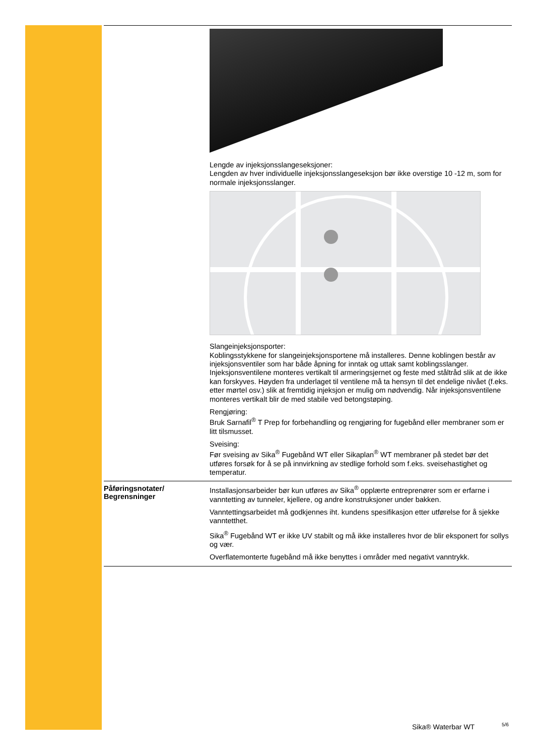Lengde av injeksjonsslangeseksjoner:
Lengden av hver individuelle injeksjonsslangeseksjon bør ikke overstige 10 -12 m, som for normale injeksjonsslanger.
Slangeinjeksjonsporter:
Koblingsstykkene for slangeinjeksjonsportene må installeres. Denne koblingen består av injeksjonsventiler som har både åpning for inntak og uttak samt koblingsslanger. Injeksjonsventilene monteres vertikalt til armeringsjernet og feste med ståltråd slik at de ikke kan forskyves. Høyden fra underlaget til ventilene må ta hensyn til det endelige nivået (f.eks. etter mørtel osv.) slik at fremtidig injeksjon er mulig om nødvendig. Når injeksjonsventilene monteres vertikalt blir de med stabile ved betongstøping.
Rengjøring:
Bruk Sarnafil<sup>®</sup> T Prep for forbehandling og rengjøring for fugebånd eller membraner som er litt tilsmusset.
Sveising:
Før sveising av Sika<sup>®</sup> Fugebånd WT eller Sikaplan<sup>®</sup> WT membraner på stedet bør det utføres forsøk for å se på innvirkning av stedlige forhold som f.eks. sveisehastighet og temperatur.
Påføringsnotater/
Begrensninger
Installasjonsarbeider bør kun utføres av Sika<sup>®</sup> opplærte entreprenører som er erfarne i vanntetting av tunneler, kjellere, og andre konstruksjoner under bakken.
Vanntettingsarbeidet må godkjennes iht. kundens spesifikasjon etter utførelse for å sjekke vanntetthet.
Sika<sup>®</sup> Fugebånd WT er ikke UV stabilt og må ikke installeres hvor de blir eksponert for sollys og vær.
Overflatemonterte fugebånd må ikke benyttes i områder med negativt vanntrykk.
Sika® Waterbar WT 5/6